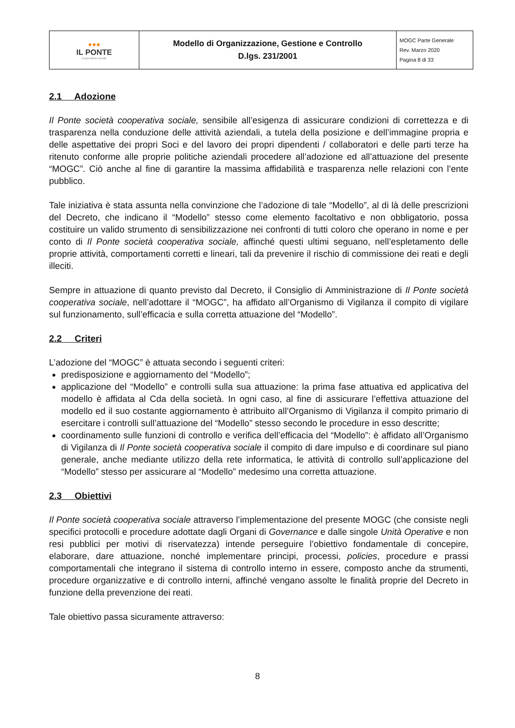| ●●● IL PONTE cooperativa sociale | Modello di Organizzazione, Gestione e Controllo D.lgs. 231/2001 | MOGC Parte Generale Rev. Marzo 2020 Pagina 8 di 33 |
2.1 Adozione
Il Ponte società cooperativa sociale, sensibile all’esigenza di assicurare condizioni di correttezza e di trasparenza nella conduzione delle attività aziendali, a tutela della posizione e dell’immagine propria e delle aspettative dei propri Soci e del lavoro dei propri dipendenti / collaboratori e delle parti terze ha ritenuto conforme alle proprie politiche aziendali procedere all’adozione ed all’attuazione del presente “MOGC”. Ciò anche al fine di garantire la massima affidabilità e trasparenza nelle relazioni con l’ente pubblico.
Tale iniziativa è stata assunta nella convinzione che l’adozione di tale “Modello”, al di là delle prescrizioni del Decreto, che indicano il “Modello” stesso come elemento facoltativo e non obbligatorio, possa costituire un valido strumento di sensibilizzazione nei confronti di tutti coloro che operano in nome e per conto di Il Ponte società cooperativa sociale, affinché questi ultimi seguano, nell’espletamento delle proprie attività, comportamenti corretti e lineari, tali da prevenire il rischio di commissione dei reati e degli illeciti.
Sempre in attuazione di quanto previsto dal Decreto, il Consiglio di Amministrazione di Il Ponte società cooperativa sociale, nell’adottare il “MOGC”, ha affidato all’Organismo di Vigilanza il compito di vigilare sul funzionamento, sull’efficacia e sulla corretta attuazione del “Modello”.
2.2 Criteri
L’adozione del “MOGC” è attuata secondo i seguenti criteri:
predisposizione e aggiornamento del “Modello”;
applicazione del “Modello” e controlli sulla sua attuazione: la prima fase attuativa ed applicativa del modello è affidata al Cda della società. In ogni caso, al fine di assicurare l’effettiva attuazione del modello ed il suo costante aggiornamento è attribuito all’Organismo di Vigilanza il compito primario di esercitare i controlli sull’attuazione del “Modello” stesso secondo le procedure in esso descritte;
coordinamento sulle funzioni di controllo e verifica dell’efficacia del “Modello”: è affidato all’Organismo di Vigilanza di Il Ponte società cooperativa sociale il compito di dare impulso e di coordinare sul piano generale, anche mediante utilizzo della rete informatica, le attività di controllo sull’applicazione del “Modello” stesso per assicurare al “Modello” medesimo una corretta attuazione.
2.3 Obiettivi
Il Ponte società cooperativa sociale attraverso l’implementazione del presente MOGC (che consiste negli specifici protocolli e procedure adottate dagli Organi di Governance e dalle singole Unità Operative e non resi pubblici per motivi di riservatezza) intende perseguire l’obiettivo fondamentale di concepire, elaborare, dare attuazione, nonché implementare principi, processi, policies, procedure e prassi comportamentali che integrano il sistema di controllo interno in essere, composto anche da strumenti, procedure organizzative e di controllo interni, affinché vengano assolte le finalità proprie del Decreto in funzione della prevenzione dei reati.
Tale obiettivo passa sicuramente attraverso:
8